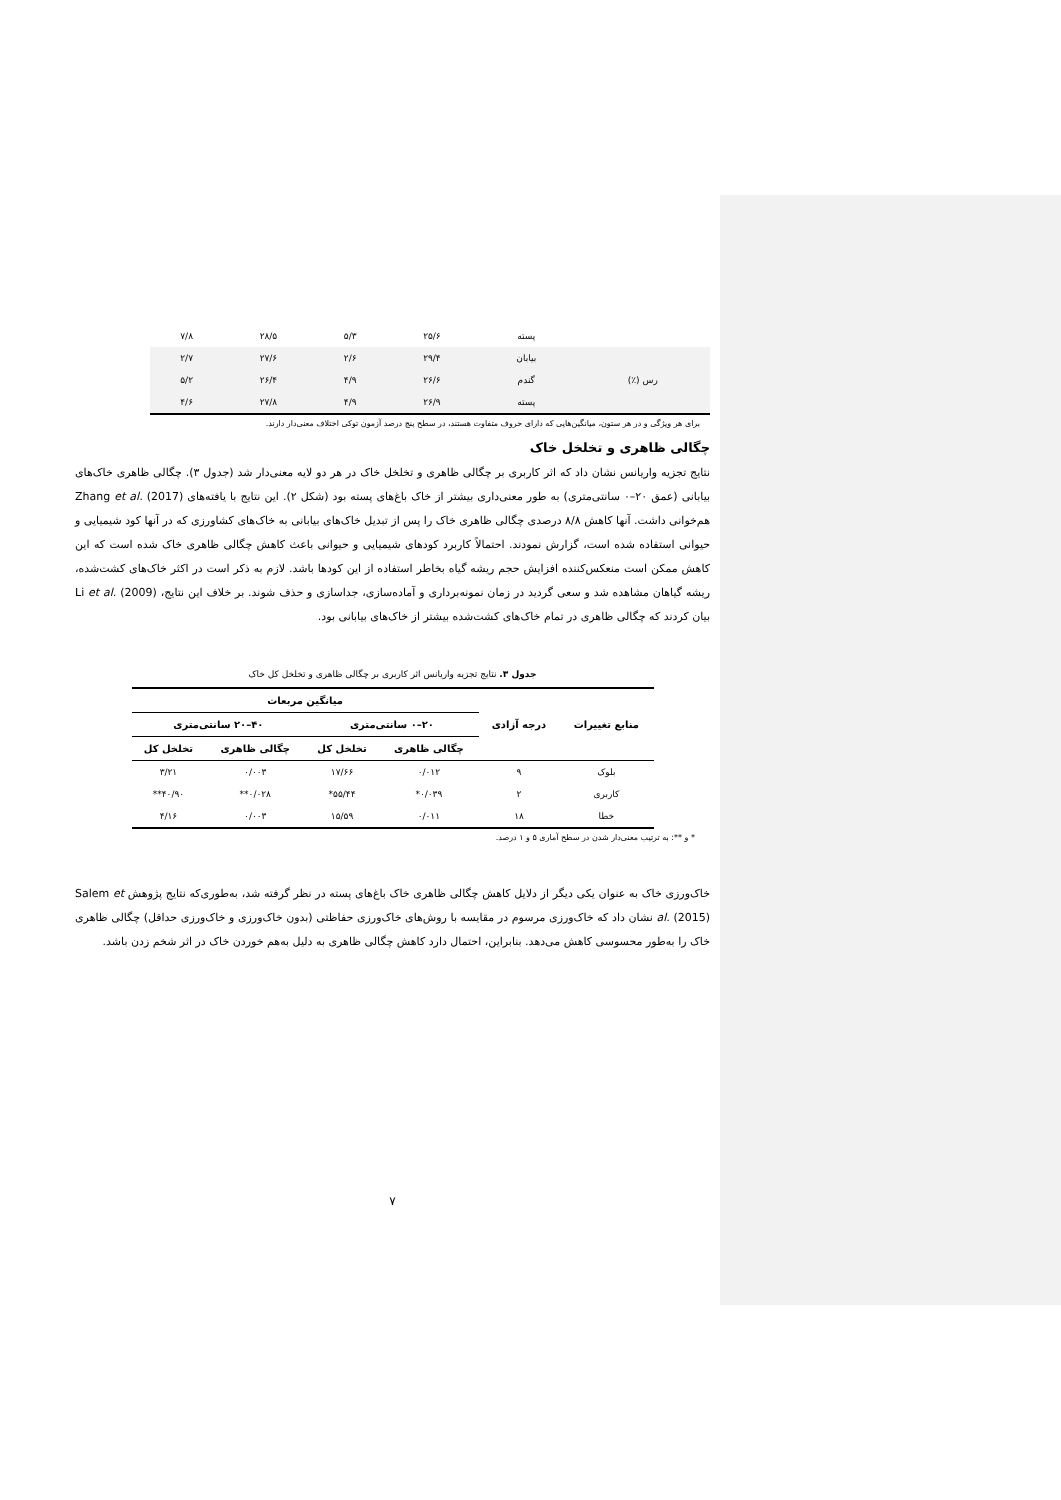| | پسته | ۲۵/۶ | ۵/۳ | ۲۸/۵ | ۷/۸ |
| | بیابان | ۲۹/۴ | ۲/۶ | ۲۷/۶ | ۲/۷ |
| رس (٪) | گندم | ۲۶/۶ | ۴/۹ | ۲۶/۴ | ۵/۲ |
| | پسته | ۲۶/۹ | ۴/۹ | ۲۷/۸ | ۴/۶ |
برای هر ویژگی و در هر ستون، میانگین‌هایی که دارای حروف متفاوت هستند، در سطح پنج درصد آزمون توکی اختلاف معنی‌دار دارند.
چگالی ظاهری و تخلخل خاک
نتایج تجزیه واریانس نشان داد که اثر کاربری بر چگالی ظاهری و تخلخل خاک در هر دو لایه معنی‌دار شد (جدول ۳). چگالی ظاهری خاک‌های بیابانی (عمق ۲۰–۰ سانتی‌متری) به طور معنی‌داری بیشتر از خاک باغ‌های پسته بود (شکل ۲). این نتایج با یافته‌های Zhang et al. (2017) هم‌خوانی داشت. آنها کاهش ۸/۸ درصدی چگالی ظاهری خاک را پس از تبدیل خاک‌های بیابانی به خاک‌های کشاورزی که در آنها کود شیمیایی و حیوانی استفاده شده است، گزارش نمودند. احتمالاً کاربرد کودهای شیمیایی و حیوانی باعث کاهش چگالی ظاهری خاک شده است که این کاهش ممکن است منعکس‌کننده افزایش حجم ریشه گیاه بخاطر استفاده از این کودها باشد. لازم به ذکر است در اکثر خاک‌های کشت‌شده، ریشه گیاهان مشاهده شد و سعی گردید در زمان نمونه‌برداری و آماده‌سازی، جداسازی و حذف شوند. بر خلاف این نتایج، Li et al. (2009) بیان کردند که چگالی ظاهری در تمام خاک‌های کشت‌شده بیشتر از خاک‌های بیابانی بود.
جدول ۳. نتایج تجزیه واریانس اثر کاربری بر چگالی ظاهری و تخلخل کل خاک
| منابع تغییرات | درجه آزادی | میانگین مربعات | | | |
| --- | --- | --- | --- | --- | --- |
| | | ۲۰–۰ سانتی‌متری | | ۴۰–۲۰ سانتی‌متری | |
| | | چگالی ظاهری | تخلخل کل | چگالی ظاهری | تخلخل کل |
| بلوک | ۹ | ۰/۰۱۲ | ۱۷/۶۶ | ۰/۰۰۳ | ۳/۲۱ |
| کاربری | ۲ | ۰/۰۳۹* | ۵۵/۴۴* | ۰/۰۲۸** | ۴۰/۹۰** |
| خطا | ۱۸ | ۰/۰۱۱ | ۱۵/۵۹ | ۰/۰۰۳ | ۴/۱۶ |
* و **: به ترتیب معنی‌دار شدن در سطح آماری ۵ و ۱ درصد.
خاک‌ورزی خاک به عنوان یکی دیگر از دلایل کاهش چگالی ظاهری خاک باغ‌های پسته در نظر گرفته شد، به‌طوری‌که نتایج پژوهش Salem et al. (2015) نشان داد که خاک‌ورزی مرسوم در مقایسه با روش‌های خاک‌ورزی حفاظتی (بدون خاک‌ورزی و خاک‌ورزی حداقل) چگالی ظاهری خاک را به‌طور محسوسی کاهش می‌دهد. بنابراین، احتمال دارد کاهش چگالی ظاهری به دلیل به‌هم خوردن خاک در اثر شخم زدن باشد.
۷